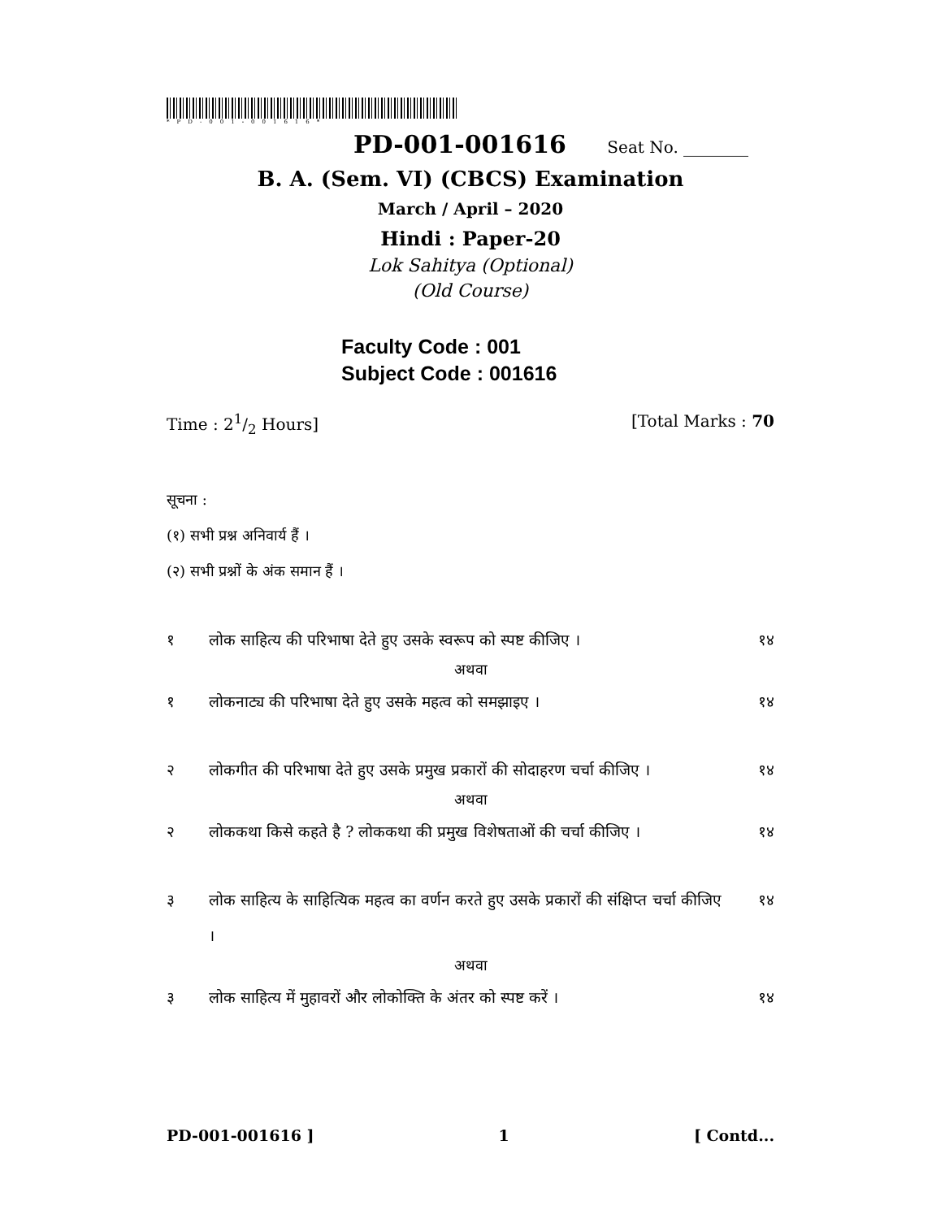*PD-001-001616*
PD-001-001616 Seat No. ________
B. A. (Sem. VI) (CBCS) Examination
March / April – 2020
Hindi : Paper-20
Lok Sahitya (Optional)
(Old Course)
Faculty Code : 001
Subject Code : 001616
Time : 21/2 Hours] [Total Marks : 70
सूचना :
(१) सभी प्रश्न अनिवार्य हैं ।
(२) सभी प्रश्नों के अंक समान हैं ।
१ लोक साहित्य की परिभाषा देते हुए उसके स्वरूप को स्पष्ट कीजिए । १४
अथवा
१ लोकनाट्य की परिभाषा देते हुए उसके महत्व को समझाइए । १४
२ लोकगीत की परिभाषा देते हुए उसके प्रमुख प्रकारों की सोदाहरण चर्चा कीजिए । १४
अथवा
२ लोककथा किसे कहते है ? लोककथा की प्रमुख विशेषताओं की चर्चा कीजिए । १४
३ लोक साहित्य के साहित्यिक महत्व का वर्णन करते हुए उसके प्रकारों की संक्षिप्त चर्चा कीजिए । १४
अथवा
३ लोक साहित्य में मुहावरों और लोकोक्ति के अंतर को स्पष्ट करें । १४
PD-001-001616 ] 1 [ Contd...